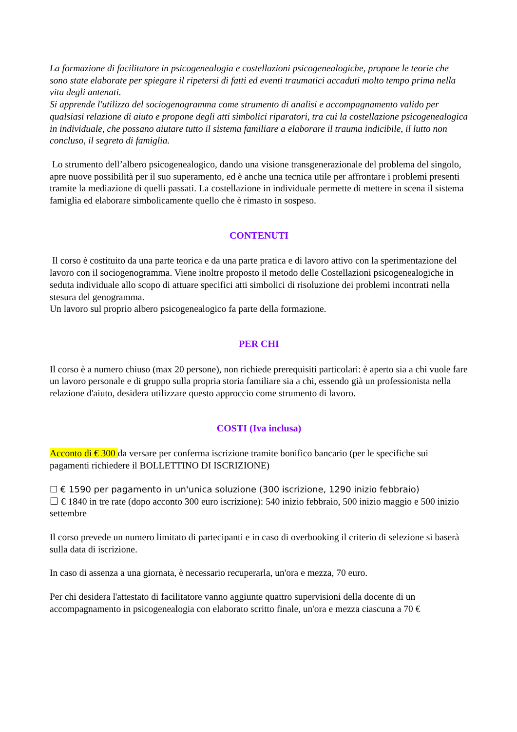La formazione di facilitatore in psicogenealogia e costellazioni psicogenealogiche, propone le teorie che sono state elaborate per spiegare il ripetersi di fatti ed eventi traumatici accaduti molto tempo prima nella vita degli antenati.
Si apprende l'utilizzo del sociogenogramma come strumento di analisi e accompagnamento valido per qualsiasi relazione di aiuto e propone degli atti simbolici riparatori, tra cui la costellazione psicogenealogica in individuale, che possano aiutare tutto il sistema familiare a elaborare il trauma indicibile, il lutto non concluso, il segreto di famiglia.
Lo strumento dell’albero psicogenealogico, dando una visione transgenerazionale del problema del singolo, apre nuove possibilità per il suo superamento, ed è anche una tecnica utile per affrontare i problemi presenti tramite la mediazione di quelli passati. La costellazione in individuale permette di mettere in scena il sistema famiglia ed elaborare simbolicamente quello che è rimasto in sospeso.
CONTENUTI
Il corso è costituito da una parte teorica e da una parte pratica e di lavoro attivo con la sperimentazione del lavoro con il sociogenogramma. Viene inoltre proposto il metodo delle Costellazioni psicogenealogiche in seduta individuale allo scopo di attuare specifici atti simbolici di risoluzione dei problemi incontrati nella stesura del genogramma.
Un lavoro sul proprio albero psicogenealogico fa parte della formazione.
PER CHI
Il corso è a numero chiuso (max 20 persone), non richiede prerequisiti particolari: è aperto sia a chi vuole fare un lavoro personale e di gruppo sulla propria storia familiare sia a chi, essendo già un professionista nella relazione d'aiuto, desidera utilizzare questo approccio come strumento di lavoro.
COSTI (Iva inclusa)
Acconto di € 300 da versare per conferma iscrizione tramite bonifico bancario (per le specifiche sui pagamenti richiedere il BOLLETTINO DI ISCRIZIONE)
☐ € 1590 per pagamento in un'unica soluzione (300 iscrizione, 1290 inizio febbraio)
☐ € 1840 in tre rate (dopo acconto 300 euro iscrizione): 540 inizio febbraio, 500 inizio maggio e 500 inizio settembre
Il corso prevede un numero limitato di partecipanti e in caso di overbooking il criterio di selezione si baserà sulla data di iscrizione.
In caso di assenza a una giornata, è necessario recuperarla, un'ora e mezza, 70 euro.
Per chi desidera l'attestato di facilitatore vanno aggiunte quattro supervisioni della docente di un accompagnamento in psicogenealogia con elaborato scritto finale, un'ora e mezza ciascuna a 70 €